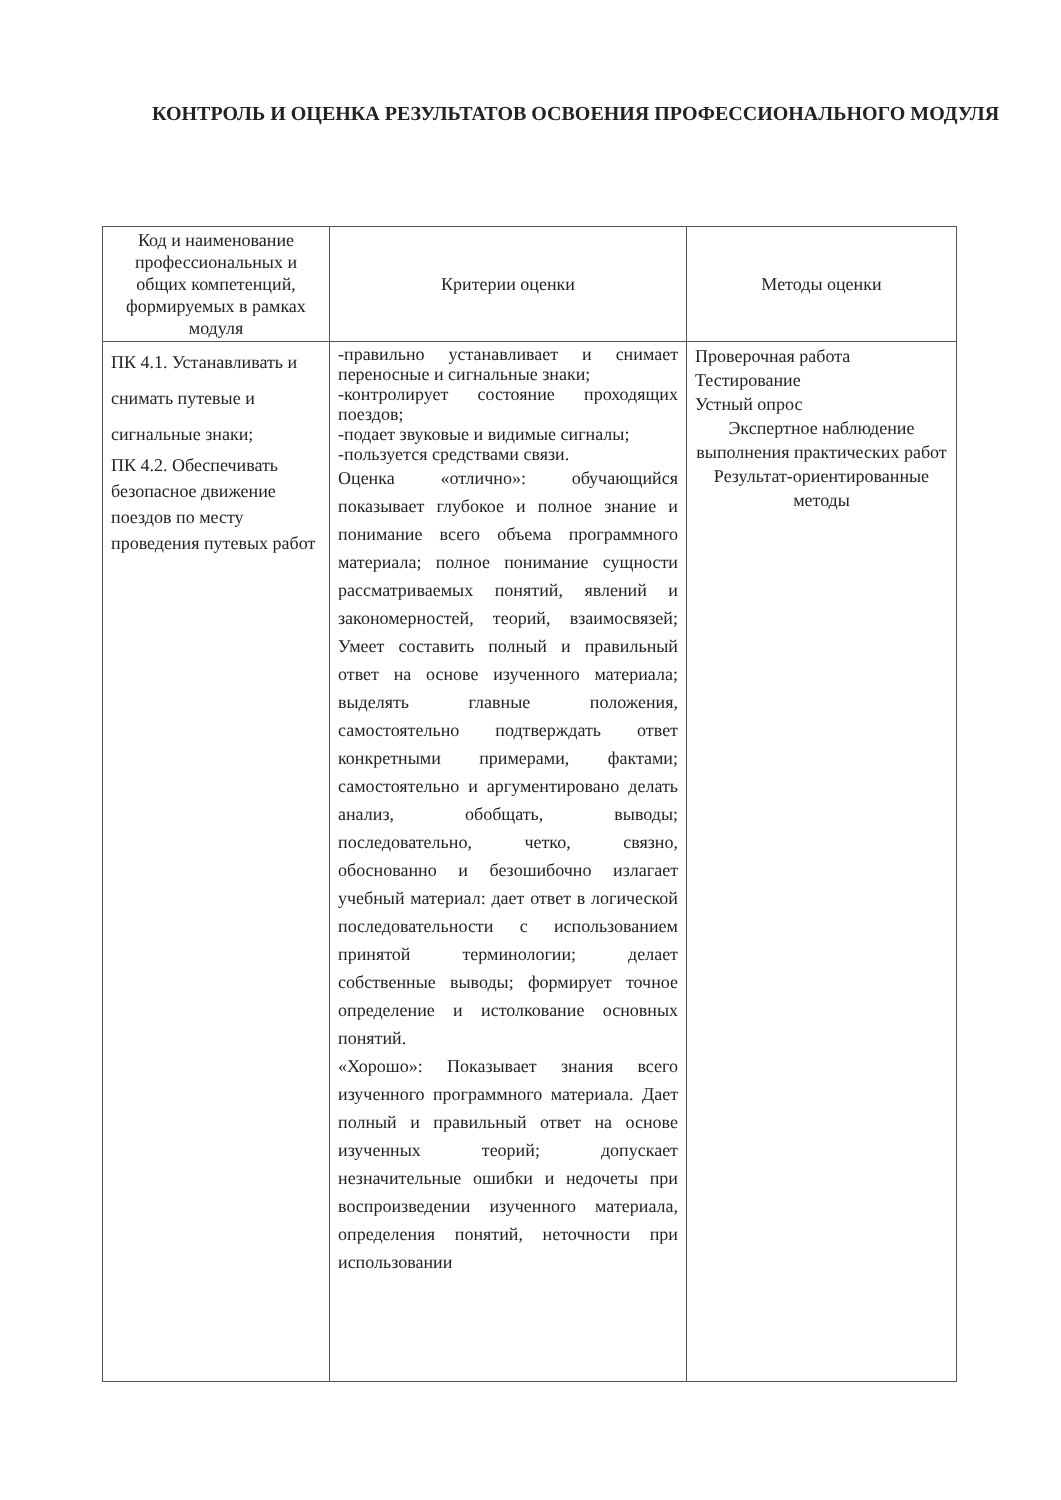КОНТРОЛЬ И ОЦЕНКА РЕЗУЛЬТАТОВ ОСВОЕНИЯ ПРОФЕССИОНАЛЬНОГО МОДУЛЯ
| Код и наименование профессиональных и общих компетенций, формируемых в рамках модуля | Критерии оценки | Методы оценки |
| --- | --- | --- |
| ПК 4.1. Устанавливать и снимать путевые и сигнальные знаки; ПК 4.2. Обеспечивать безопасное движение поездов по месту проведения путевых работ | -правильно устанавливает и снимает переносные и сигнальные знаки; -контролирует состояние проходящих поездов; -подает звуковые и видимые сигналы; -пользуется средствами связи. Оценка «отлично»: обучающийся показывает глубокое и полное знание и понимание всего объема программного материала; полное понимание сущности рассматриваемых понятий, явлений и закономерностей, теорий, взаимосвязей; Умеет составить полный и правильный ответ на основе изученного материала; выделять главные положения, самостоятельно подтверждать ответ конкретными примерами, фактами; самостоятельно и аргументировано делать анализ, обобщать, выводы; последовательно, четко, связно, обоснованно и безошибочно излагает учебный материал: дает ответ в логической последовательности с использованием принятой терминологии; делает собственные выводы; формирует точное определение и истолкование основных понятий. «Хорошо»: Показывает знания всего изученного программного материала. Дает полный и правильный ответ на основе изученных теорий; допускает незначительные ошибки и недочеты при воспроизведении изученного материала, определения понятий, неточности при использовании | Проверочная работа Тестирование Устный опрос Экспертное наблюдение выполнения практических работ Результат-ориентированные методы |